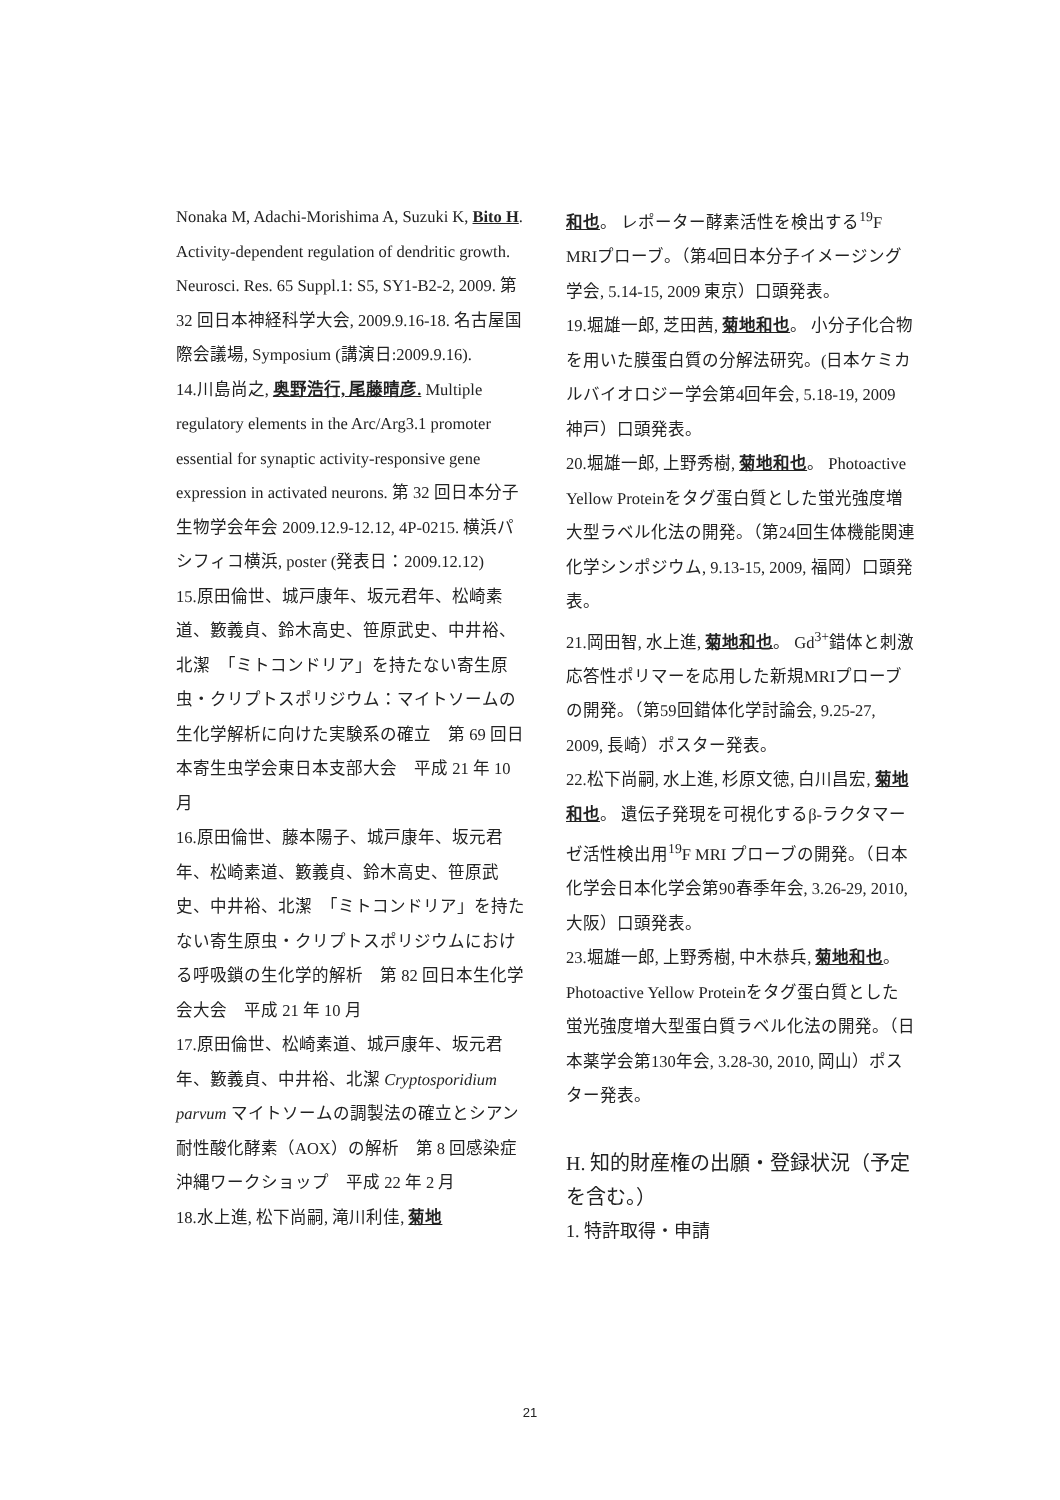Nonaka M, Adachi-Morishima A, Suzuki K, Bito H. Activity-dependent regulation of dendritic growth. Neurosci. Res. 65 Suppl.1: S5, SY1-B2-2, 2009. 第 32 回日本神経科学大会, 2009.9.16-18. 名古屋国際会議場, Symposium (講演日:2009.9.16).
14.川島尚之, 奥野浩行, 尾藤晴彦. Multiple regulatory elements in the Arc/Arg3.1 promoter essential for synaptic activity-responsive gene expression in activated neurons. 第 32 回日本分子生物学会年会 2009.12.9-12.12, 4P-0215. 横浜パシフィコ横浜, poster (発表日：2009.12.12)
15.原田倫世、城戸康年、坂元君年、松崎素道、籔義貞、鈴木高史、笹原武史、中井裕、北潔　「ミトコンドリア」を持たない寄生原虫・クリプトスポリジウム：マイトソームの生化学解析に向けた実験系の確立　第 69 回日本寄生虫学会東日本支部大会　平成 21 年 10 月
16.原田倫世、藤本陽子、城戸康年、坂元君年、松崎素道、籔義貞、鈴木高史、笹原武史、中井裕、北潔　「ミトコンドリア」を持たない寄生原虫・クリプトスポリジウムにおける呼吸鎖の生化学的解析　第 82 回日本生化学会大会　平成 21 年 10 月
17.原田倫世、松崎素道、城戸康年、坂元君年、籔義貞、中井裕、北潔 Cryptosporidium parvum マイトソームの調製法の確立とシアン耐性酸化酵素（AOX）の解析　第 8 回感染症沖縄ワークショップ　平成 22 年 2 月
18.水上進, 松下尚嗣, 滝川利佳, 菊地
和也。 レポーター酵素活性を検出する<sup>19</sup>F MRIプローブ。（第4回日本分子イメージング学会, 5.14-15, 2009 東京）口頭発表。
19.堀雄一郎, 芝田茜, 菊地和也。 小分子化合物を用いた膜蛋白質の分解法研究。(日本ケミカルバイオロジー学会第4回年会, 5.18-19, 2009 神戸）口頭発表。
20.堀雄一郎, 上野秀樹, 菊地和也。 Photoactive Yellow Proteinをタグ蛋白質とした蛍光強度増大型ラベル化法の開発。（第24回生体機能関連化学シンポジウム, 9.13-15, 2009, 福岡）口頭発表。
21.岡田智, 水上進, 菊地和也。 Gd<sup>3+</sup>錯体と刺激応答性ポリマーを応用した新規MRIプローブの開発。（第59回錯体化学討論会, 9.25-27, 2009, 長崎）ポスター発表。
22.松下尚嗣, 水上進, 杉原文徳, 白川昌宏, 菊地和也。 遺伝子発現を可視化するβ-ラクタマーゼ活性検出用<sup>19</sup>F MRI プローブの開発。（日本化学会日本化学会第90春季年会, 3.26-29, 2010, 大阪）口頭発表。
23.堀雄一郎, 上野秀樹, 中木恭兵, 菊地和也。Photoactive Yellow Proteinをタグ蛋白質とした蛍光強度増大型蛋白質ラベル化法の開発。（日本薬学会第130年会, 3.28-30, 2010, 岡山）ポスター発表。
H. 知的財産権の出願・登録状況（予定を含む。）
1. 特許取得・申請
21